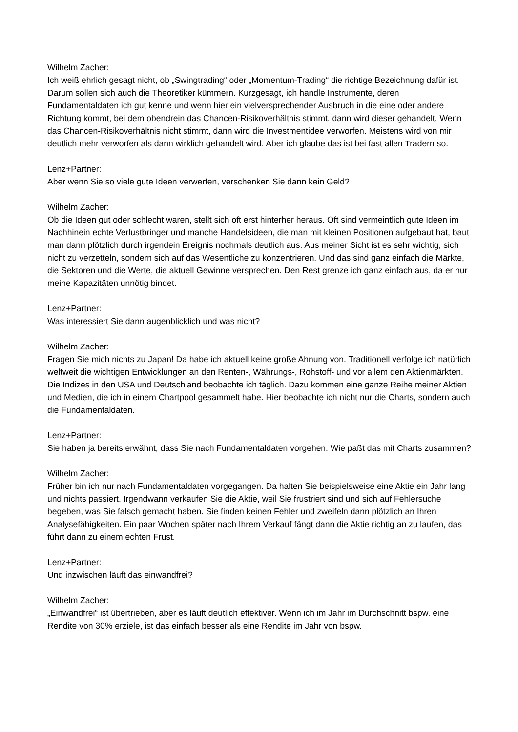Wilhelm Zacher:
Ich weiß ehrlich gesagt nicht, ob „Swingtrading“ oder „Momentum-Trading“ die richtige Bezeichnung dafür ist. Darum sollen sich auch die Theoretiker kümmern. Kurzgesagt, ich handle Instrumente, deren Fundamentaldaten ich gut kenne und wenn hier ein vielversprechender Ausbruch in die eine oder andere Richtung kommt, bei dem obendrein das Chancen-Risikoverhältnis stimmt, dann wird dieser gehandelt. Wenn das Chancen-Risikoverhältnis nicht stimmt, dann wird die Investmentidee verworfen. Meistens wird von mir deutlich mehr verworfen als dann wirklich gehandelt wird. Aber ich glaube das ist bei fast allen Tradern so.
Lenz+Partner:
Aber wenn Sie so viele gute Ideen verwerfen, verschenken Sie dann kein Geld?
Wilhelm Zacher:
Ob die Ideen gut oder schlecht waren, stellt sich oft erst hinterher heraus. Oft sind vermeintlich gute Ideen im Nachhinein echte Verlustbringer und manche Handelsideen, die man mit kleinen Positionen aufgebaut hat, baut man dann plötzlich durch irgendein Ereignis nochmals deutlich aus. Aus meiner Sicht ist es sehr wichtig, sich nicht zu verzetteln, sondern sich auf das Wesentliche zu konzentrieren. Und das sind ganz einfach die Märkte, die Sektoren und die Werte, die aktuell Gewinne versprechen. Den Rest grenze ich ganz einfach aus, da er nur meine Kapazitäten unnötig bindet.
Lenz+Partner:
Was interessiert Sie dann augenblicklich und was nicht?
Wilhelm Zacher:
Fragen Sie mich nichts zu Japan! Da habe ich aktuell keine große Ahnung von. Traditionell verfolge ich natürlich weltweit die wichtigen Entwicklungen an den Renten-, Währungs-, Rohstoff- und vor allem den Aktienmärkten. Die Indizes in den USA und Deutschland beobachte ich täglich. Dazu kommen eine ganze Reihe meiner Aktien und Medien, die ich in einem Chartpool gesammelt habe. Hier beobachte ich nicht nur die Charts, sondern auch die Fundamentaldaten.
Lenz+Partner:
Sie haben ja bereits erwähnt, dass Sie nach Fundamentaldaten vorgehen. Wie paßt das mit Charts zusammen?
Wilhelm Zacher:
Früher bin ich nur nach Fundamentaldaten vorgegangen. Da halten Sie beispielsweise eine Aktie ein Jahr lang und nichts passiert. Irgendwann verkaufen Sie die Aktie, weil Sie frustriert sind und sich auf Fehlersuche begeben, was Sie falsch gemacht haben. Sie finden keinen Fehler und zweifeln dann plötzlich an Ihren Analysefähigkeiten. Ein paar Wochen später nach Ihrem Verkauf fängt dann die Aktie richtig an zu laufen, das führt dann zu einem echten Frust.
Lenz+Partner:
Und inzwischen läuft das einwandfrei?
Wilhelm Zacher:
„Einwandfrei“ ist übertrieben, aber es läuft deutlich effektiver. Wenn ich im Jahr im Durchschnitt bspw. eine Rendite von 30% erziele, ist das einfach besser als eine Rendite im Jahr von bspw.